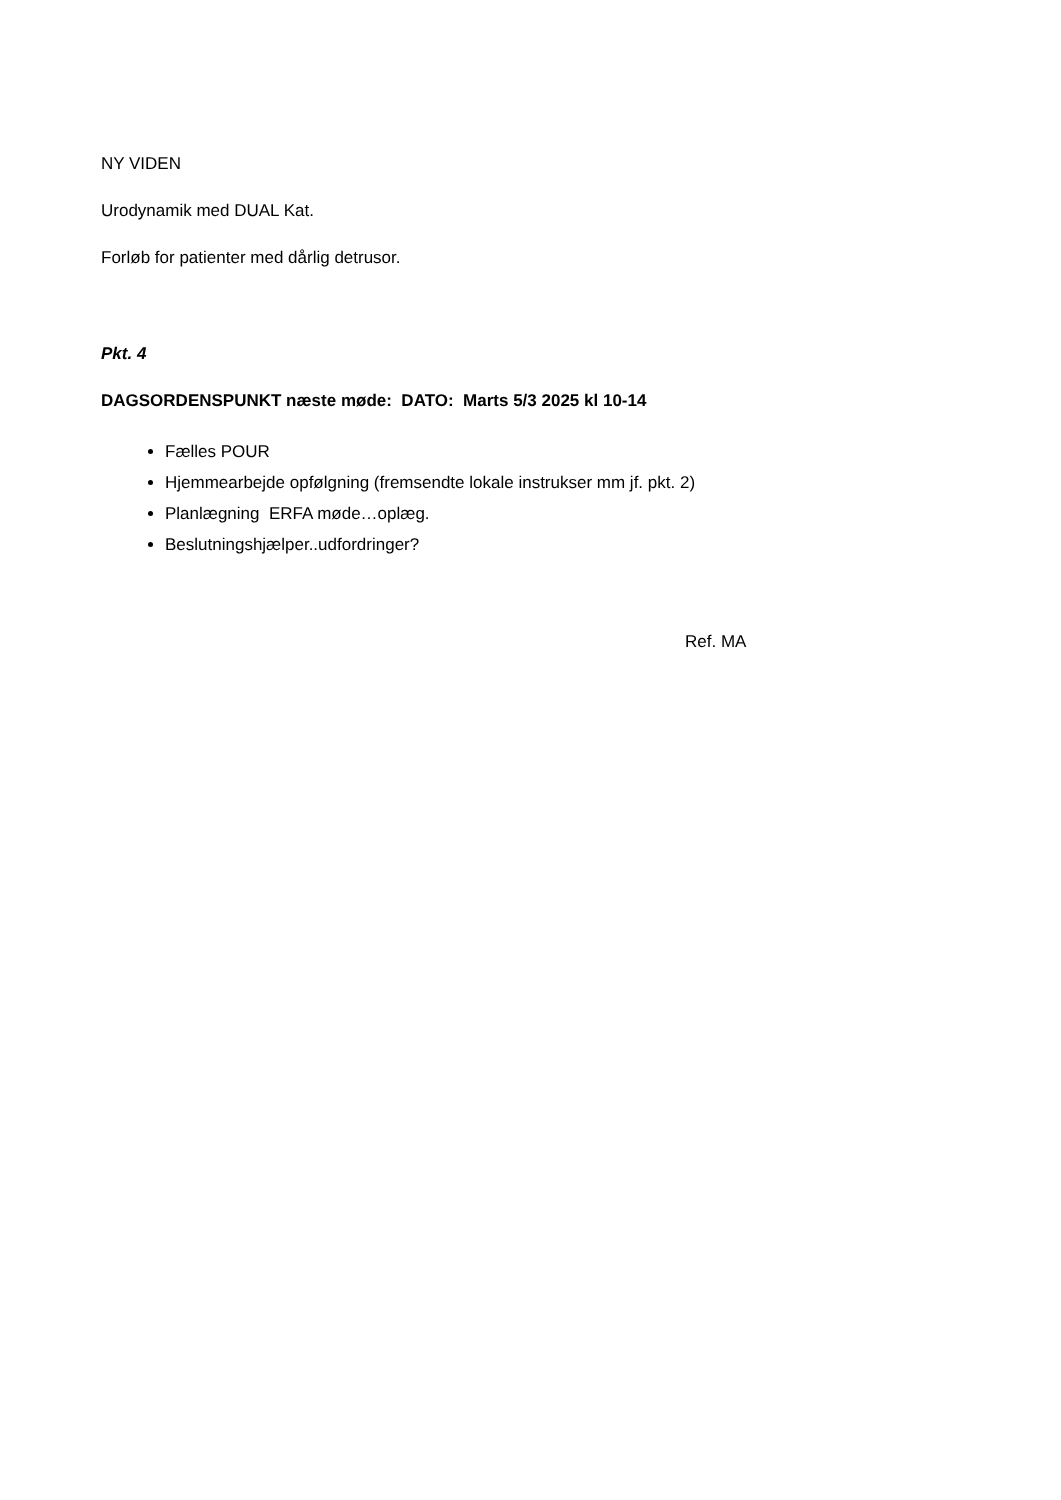NY VIDEN
Urodynamik med DUAL Kat.
Forløb for patienter med dårlig detrusor.
Pkt. 4
DAGSORDENSPUNKT næste møde: DATO: Marts 5/3 2025 kl 10-14
Fælles POUR
Hjemmearbejde opfølgning (fremsendte lokale instrukser mm jf. pkt. 2)
Planlægning ERFA møde…oplæg.
Beslutningshjælper..udfordringer?
Ref. MA